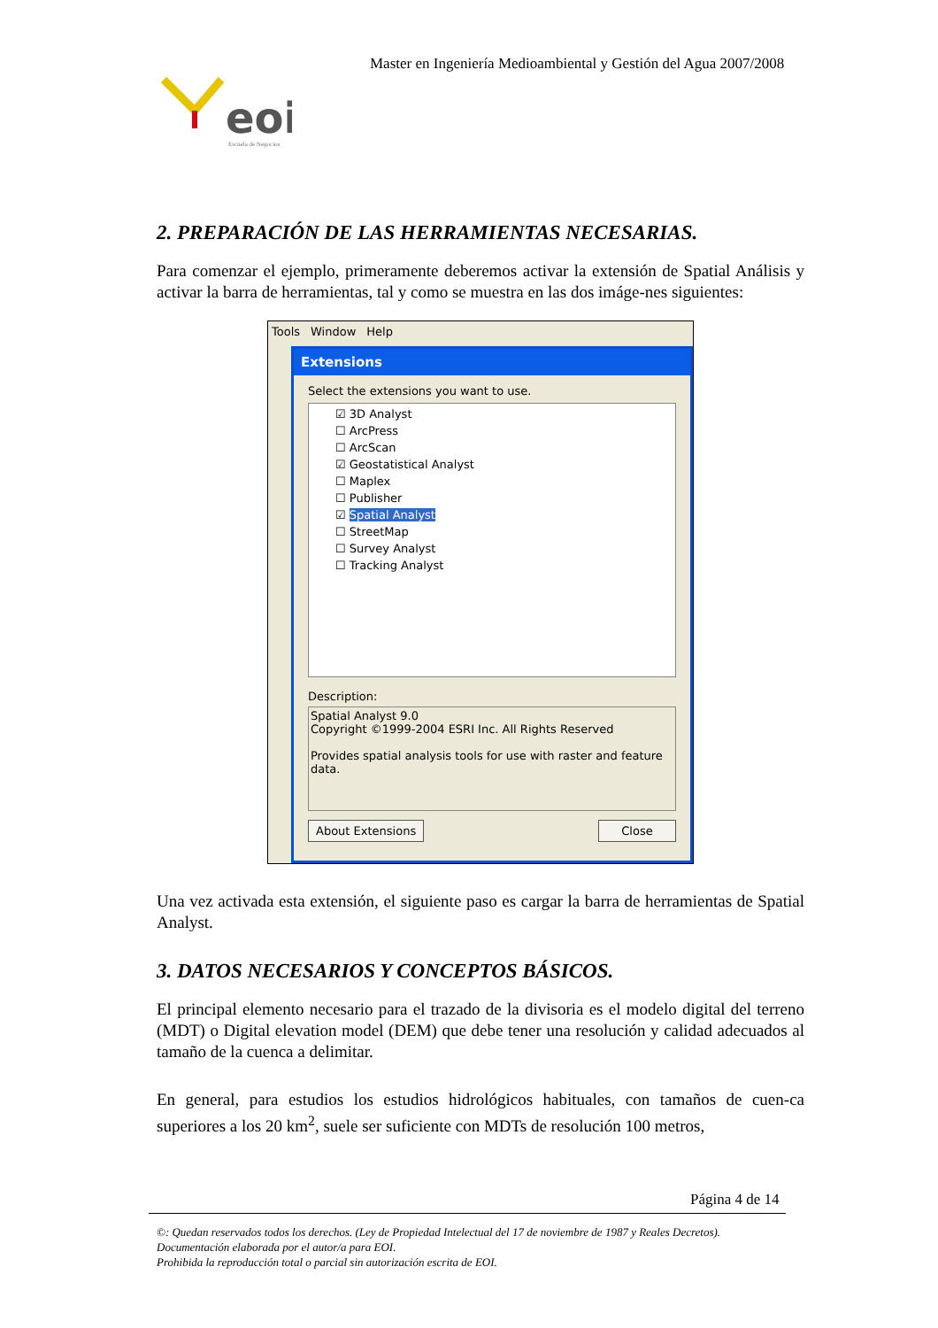Master en Ingeniería Medioambiental y Gestión del Agua 2007/2008
eoi
Escuela de Negocios
2. PREPARACIÓN DE LAS HERRAMIENTAS NECESARIAS.
Para comenzar el ejemplo, primeramente deberemos activar la extensión de Spatial Análisis y activar la barra de herramientas, tal y como se muestra en las dos imáge-nes siguientes:
Tools Window Help
Extensions
Select the extensions you want to use.
☑ 3D Analyst
☐ ArcPress
☐ ArcScan
☑ Geostatistical Analyst
☐ Maplex
☐ Publisher
☑ Spatial Analyst
☐ StreetMap
☐ Survey Analyst
☐ Tracking Analyst
Description:
Spatial Analyst 9.0
Copyright ©1999-2004 ESRI Inc. All Rights Reserved
Provides spatial analysis tools for use with raster and feature data.
About Extensions Close
Una vez activada esta extensión, el siguiente paso es cargar la barra de herramientas de Spatial Analyst.
3. DATOS NECESARIOS Y CONCEPTOS BÁSICOS.
El principal elemento necesario para el trazado de la divisoria es el modelo digital del terreno (MDT) o Digital elevation model (DEM) que debe tener una resolución y calidad adecuados al tamaño de la cuenca a delimitar.
En general, para estudios los estudios hidrológicos habituales, con tamaños de cuen-ca superiores a los 20 km<sup>2</sup>, suele ser suficiente con MDTs de resolución 100 metros,
Página 4 de 14
©: Quedan reservados todos los derechos. (Ley de Propiedad Intelectual del 17 de noviembre de 1987 y Reales Decretos).
Documentación elaborada por el autor/a para EOI.
Prohibida la reproducción total o parcial sin autorización escrita de EOI.